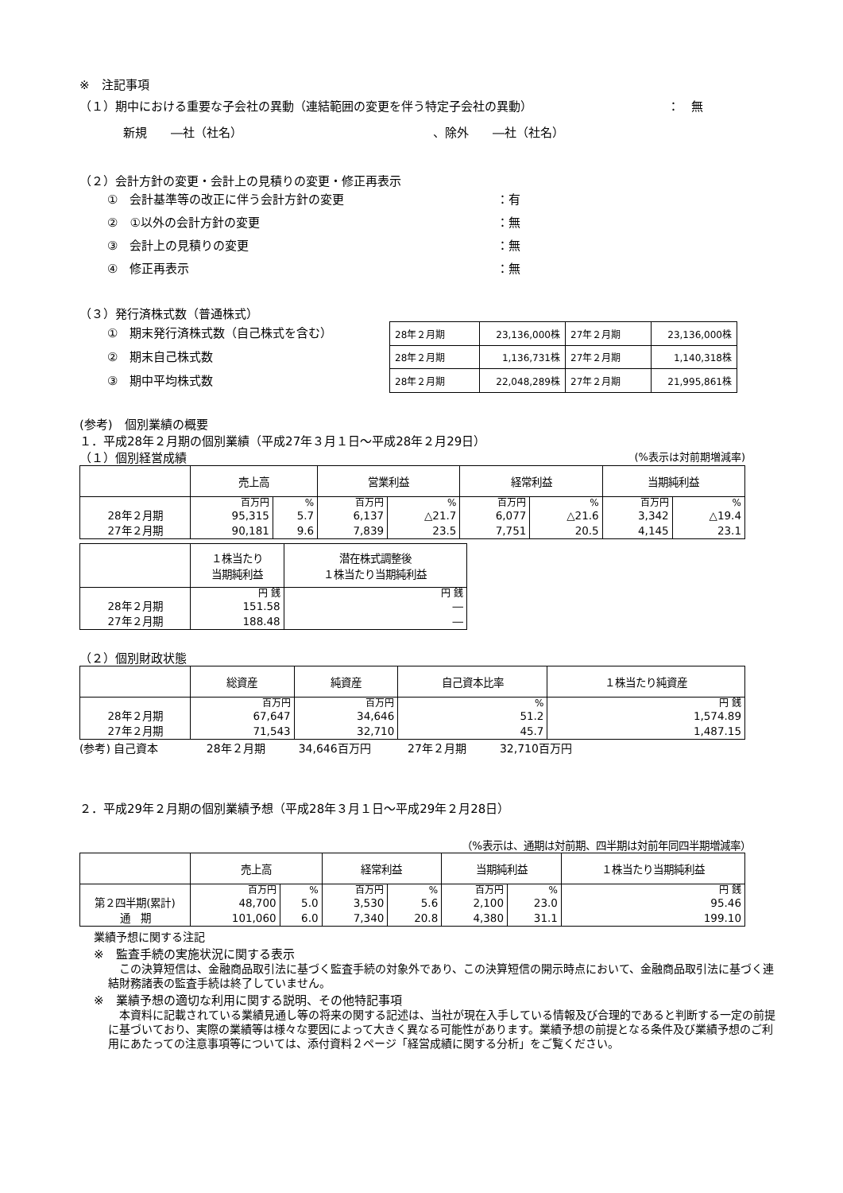※　注記事項
（１）期中における重要な子会社の異動（連結範囲の変更を伴う特定子会社の異動） ：　無
新規　　―社（社名） 、除外　　―社（社名）
（２）会計方針の変更・会計上の見積りの変更・修正再表示
①　会計基準等の改正に伴う会計方針の変更 ：有
②　①以外の会計方針の変更 ：無
③　会計上の見積りの変更 ：無
④　修正再表示 ：無
（３）発行済株式数（普通株式）
①　期末発行済株式数（自己株式を含む）
②　期末自己株式数
③　期中平均株式数
| 28年２月期 | 23,136,000株 | 27年２月期 | 23,136,000株 |
| 28年２月期 | 1,136,731株 | 27年２月期 | 1,140,318株 |
| 28年２月期 | 22,048,289株 | 27年２月期 | 21,995,861株 |
(参考)　個別業績の概要
１．平成28年２月期の個別業績（平成27年３月１日～平成28年２月29日）
（１）個別経営成績 (%表示は対前期増減率)
| | 売上高 | | 営業利益 | | 経常利益 | | 当期純利益 | |
| --- | --- | --- | --- | --- | --- | --- | --- | --- |
| | 百万円 | % | 百万円 | % | 百万円 | % | 百万円 | % |
| 28年２月期 | 95,315 | 5.7 | 6,137 | △21.7 | 6,077 | △21.6 | 3,342 | △19.4 |
| 27年２月期 | 90,181 | 9.6 | 7,839 | 23.5 | 7,751 | 20.5 | 4,145 | 23.1 |
| | １株当たり 当期純利益 | 潜在株式調整後 １株当たり当期純利益 |
| --- | --- | --- |
| | 円 銭 | 円 銭 |
| 28年２月期 | 151.58 | ― |
| 27年２月期 | 188.48 | ― |
（２）個別財政状態
| | 総資産 | 純資産 | 自己資本比率 | １株当たり純資産 |
| --- | --- | --- | --- | --- |
| | 百万円 | 百万円 | % | 円 銭 |
| 28年２月期 | 67,647 | 34,646 | 51.2 | 1,574.89 |
| 27年２月期 | 71,543 | 32,710 | 45.7 | 1,487.15 |
(参考) 自己資本　　　　 28年２月期　　　34,646百万円　　　 27年２月期　　　32,710百万円
２．平成29年２月期の個別業績予想（平成28年３月１日～平成29年２月28日）
（%表示は、通期は対前期、四半期は対前年同四半期増減率）
| | 売上高 | | 経常利益 | | 当期純利益 | | １株当たり当期純利益 |
| --- | --- | --- | --- | --- | --- | --- | --- |
| | 百万円 | % | 百万円 | % | 百万円 | % | 円 銭 |
| 第２四半期(累計) | 48,700 | 5.0 | 3,530 | 5.6 | 2,100 | 23.0 | 95.46 |
| 通 期 | 101,060 | 6.0 | 7,340 | 20.8 | 4,380 | 31.1 | 199.10 |
業績予想に関する注記
※　監査手続の実施状況に関する表示
　この決算短信は、金融商品取引法に基づく監査手続の対象外であり、この決算短信の開示時点において、金融商品取引法に基づく連結財務諸表の監査手続は終了していません。
※　業績予想の適切な利用に関する説明、その他特記事項
　本資料に記載されている業績見通し等の将来の関する記述は、当社が現在入手している情報及び合理的であると判断する一定の前提に基づいており、実際の業績等は様々な要因によって大きく異なる可能性があります。業績予想の前提となる条件及び業績予想のご利用にあたっての注意事項等については、添付資料２ページ「経営成績に関する分析」をご覧ください。